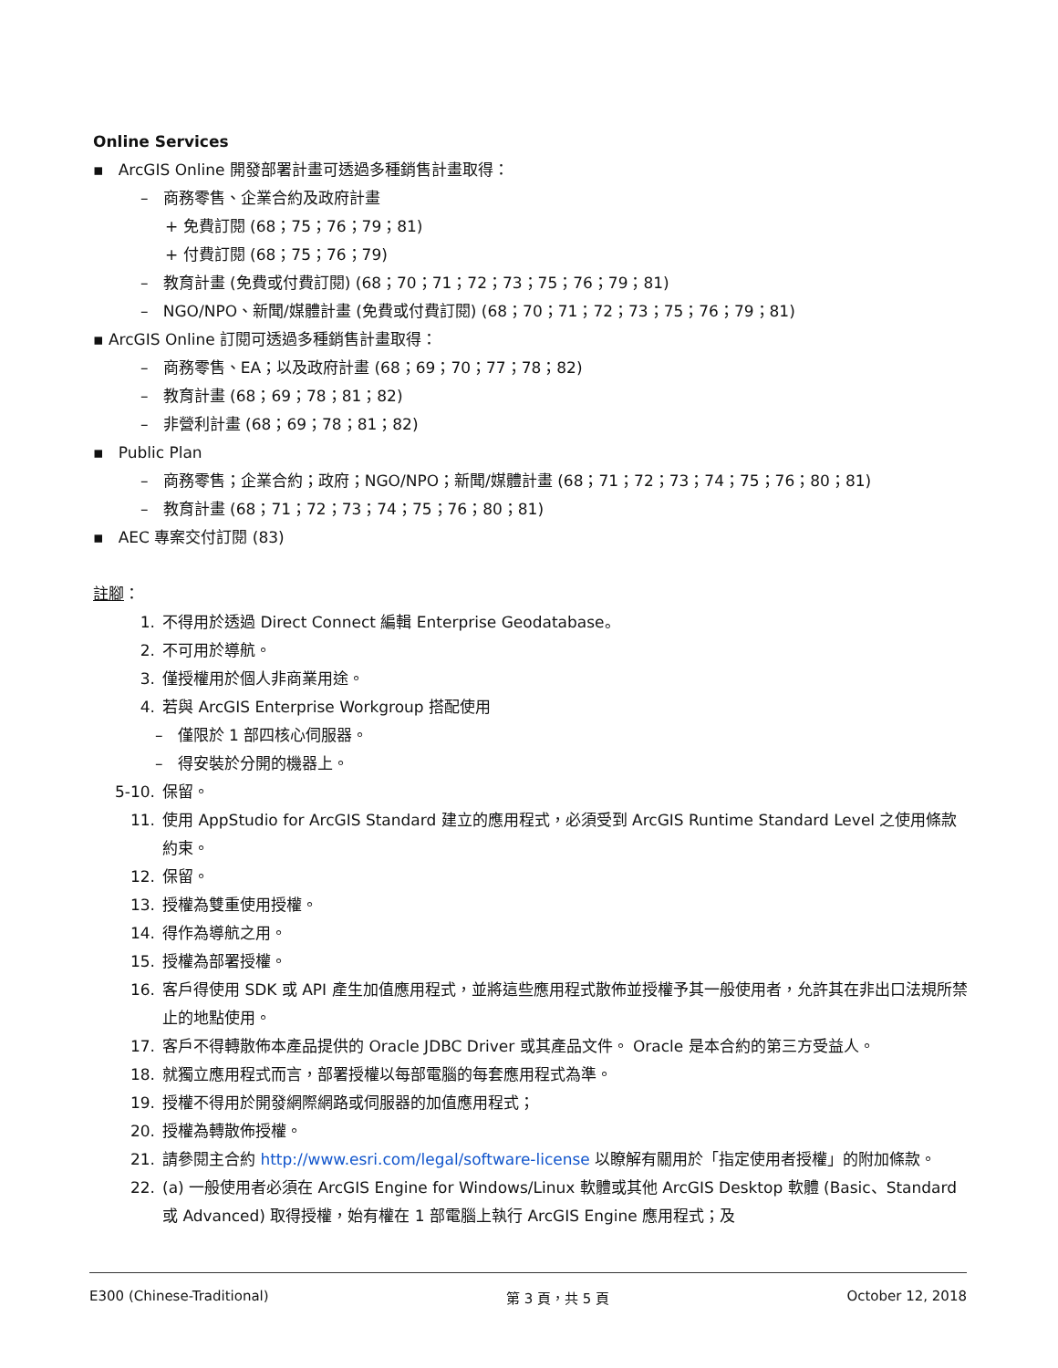Online Services
▪ ArcGIS Online 開發部署計畫可透過多種銷售計畫取得：
– 商務零售、企業合約及政府計畫
+ 免費訂閱 (68；75；76；79；81)
+ 付費訂閱 (68；75；76；79)
– 教育計畫 (免費或付費訂閱) (68；70；71；72；73；75；76；79；81)
– NGO/NPO、新聞/媒體計畫 (免費或付費訂閱) (68；70；71；72；73；75；76；79；81)
▪ ArcGIS Online 訂閱可透過多種銷售計畫取得：
– 商務零售、EA；以及政府計畫 (68；69；70；77；78；82)
– 教育計畫 (68；69；78；81；82)
– 非營利計畫 (68；69；78；81；82)
▪ Public Plan
– 商務零售；企業合約；政府；NGO/NPO；新聞/媒體計畫 (68；71；72；73；74；75；76；80；81)
– 教育計畫 (68；71；72；73；74；75；76；80；81)
▪ AEC 專案交付訂閱 (83)
註腳：
1. 不得用於透過 Direct Connect 編輯 Enterprise Geodatabase。
2. 不可用於導航。
3. 僅授權用於個人非商業用途。
4. 若與 ArcGIS Enterprise Workgroup 搭配使用
– 僅限於 1 部四核心伺服器。
– 得安裝於分開的機器上。
5-10. 保留。
11. 使用 AppStudio for ArcGIS Standard 建立的應用程式，必須受到 ArcGIS Runtime Standard Level 之使用條款約束。
12. 保留。
13. 授權為雙重使用授權。
14. 得作為導航之用。
15. 授權為部署授權。
16. 客戶得使用 SDK 或 API 產生加值應用程式，並將這些應用程式散佈並授權予其一般使用者，允許其在非出口法規所禁止的地點使用。
17. 客戶不得轉散佈本產品提供的 Oracle JDBC Driver 或其產品文件。 Oracle 是本合約的第三方受益人。
18. 就獨立應用程式而言，部署授權以每部電腦的每套應用程式為準。
19. 授權不得用於開發網際網路或伺服器的加值應用程式；
20. 授權為轉散佈授權。
21. 請參閱主合約 http://www.esri.com/legal/software-license 以瞭解有關用於「指定使用者授權」的附加條款。
22. (a) 一般使用者必須在 ArcGIS Engine for Windows/Linux 軟體或其他 ArcGIS Desktop 軟體 (Basic、Standard 或 Advanced) 取得授權，始有權在 1 部電腦上執行 ArcGIS Engine 應用程式；及
E300 (Chinese-Traditional) 第 3 頁，共 5 頁 October 12, 2018